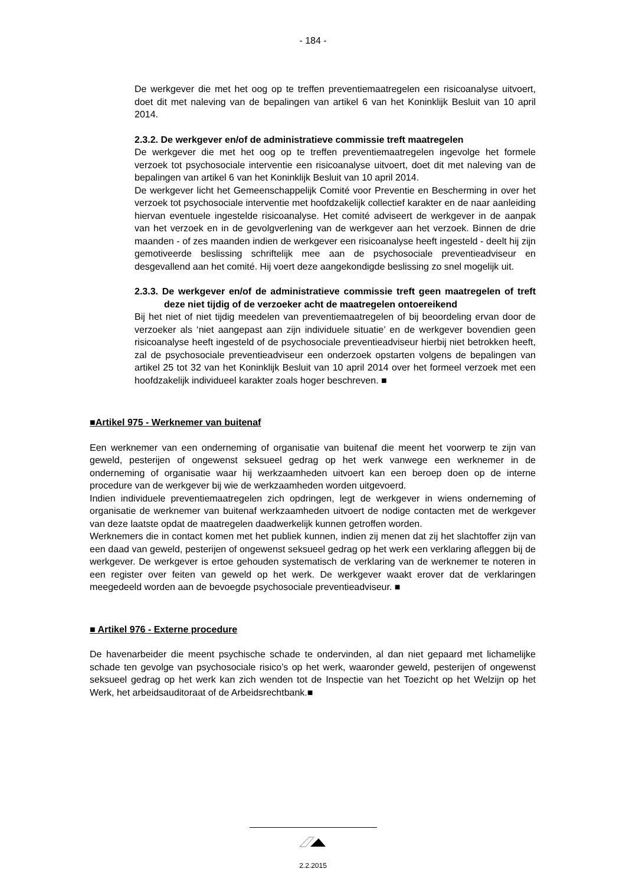- 184 -
De werkgever die met het oog op te treffen preventiemaatregelen een risicoanalyse uitvoert, doet dit met naleving van de bepalingen van artikel 6 van het Koninklijk Besluit van 10 april 2014.
2.3.2. De werkgever en/of de administratieve commissie treft maatregelen
De werkgever die met het oog op te treffen preventiemaatregelen ingevolge het formele verzoek tot psychosociale interventie een risicoanalyse uitvoert, doet dit met naleving van de bepalingen van artikel 6 van het Koninklijk Besluit van 10 april 2014.
De werkgever licht het Gemeenschappelijk Comité voor Preventie en Bescherming in over het verzoek tot psychosociale interventie met hoofdzakelijk collectief karakter en de naar aanleiding hiervan eventuele ingestelde risicoanalyse. Het comité adviseert de werkgever in de aanpak van het verzoek en in de gevolgverlening van de werkgever aan het verzoek. Binnen de drie maanden - of zes maanden indien de werkgever een risicoanalyse heeft ingesteld - deelt hij zijn gemotiveerde beslissing schriftelijk mee aan de psychosociale preventieadviseur en desgevallend aan het comité. Hij voert deze aangekondigde beslissing zo snel mogelijk uit.
2.3.3. De werkgever en/of de administratieve commissie treft geen maatregelen of treft deze niet tijdig of de verzoeker acht de maatregelen ontoereikend
Bij het niet of niet tijdig meedelen van preventiemaatregelen of bij beoordeling ervan door de verzoeker als ‘niet aangepast aan zijn individuele situatie’ en de werkgever bovendien geen risicoanalyse heeft ingesteld of de psychosociale preventieadviseur hierbij niet betrokken heeft, zal de psychosociale preventieadviseur een onderzoek opstarten volgens de bepalingen van artikel 25 tot 32 van het Koninklijk Besluit van 10 april 2014 over het formeel verzoek met een hoofdzakelijk individueel karakter zoals hoger beschreven. ■
■Artikel 975 - Werknemer van buitenaf
Een werknemer van een onderneming of organisatie van buitenaf die meent het voorwerp te zijn van geweld, pesterijen of ongewenst seksueel gedrag op het werk vanwege een werknemer in de onderneming of organisatie waar hij werkzaamheden uitvoert kan een beroep doen op de interne procedure van de werkgever bij wie de werkzaamheden worden uitgevoerd.
Indien individuele preventiemaatregelen zich opdringen, legt de werkgever in wiens onderneming of organisatie de werknemer van buitenaf werkzaamheden uitvoert de nodige contacten met de werkgever van deze laatste opdat de maatregelen daadwerkelijk kunnen getroffen worden.
Werknemers die in contact komen met het publiek kunnen, indien zij menen dat zij het slachtoffer zijn van een daad van geweld, pesterijen of ongewenst seksueel gedrag op het werk een verklaring afleggen bij de werkgever. De werkgever is ertoe gehouden systematisch de verklaring van de werknemer te noteren in een register over feiten van geweld op het werk. De werkgever waakt erover dat de verklaringen meegedeeld worden aan de bevoegde psychosociale preventieadviseur. ■
■ Artikel 976 - Externe procedure
De havenarbeider die meent psychische schade te ondervinden, al dan niet gepaard met lichamelijke schade ten gevolge van psychosociale risico’s op het werk, waaronder geweld, pesterijen of ongewenst seksueel gedrag op het werk kan zich wenden tot de Inspectie van het Toezicht op het Welzijn op het Werk, het arbeidsauditoraat of de Arbeidsrechtbank.■
2.2.2015